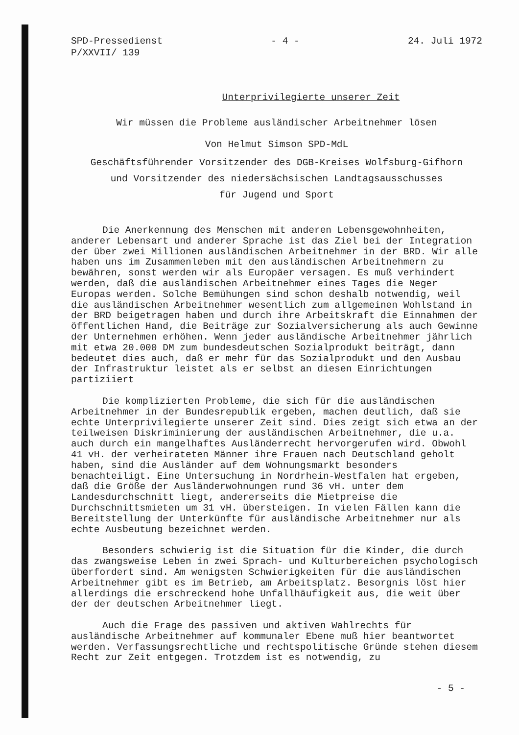SPD-Pressedienst
P/XXVII/ 139
- 4 - 24. Juli 1972
Unterprivilegierte unserer Zeit
Wir müssen die Probleme ausländischer Arbeitnehmer lösen
Von Helmut Simson SPD-MdL
Geschäftsführender Vorsitzender des DGB-Kreises Wolfsburg-Gifhorn
und Vorsitzender des niedersächsischen Landtagsausschusses
für Jugend und Sport
Die Anerkennung des Menschen mit anderen Lebensgewohnheiten, anderer Lebensart und anderer Sprache ist das Ziel bei der Integration der über zwei Millionen ausländischen Arbeitnehmer in der BRD. Wir alle haben uns im Zusammenleben mit den ausländischen Arbeitnehmern zu bewähren, sonst werden wir als Europäer versagen. Es muß verhindert werden, daß die ausländischen Arbeitnehmer eines Tages die Neger Europas werden. Solche Bemühungen sind schon deshalb notwendig, weil die ausländischen Arbeitnehmer wesentlich zum allgemeinen Wohlstand in der BRD beigetragen haben und durch ihre Arbeitskraft die Einnahmen der öffentlichen Hand, die Beiträge zur Sozialversicherung als auch Gewinne der Unternehmen erhöhen. Wenn jeder ausländische Arbeitnehmer jährlich mit etwa 20.000 DM zum bundesdeutschen Sozialprodukt beiträgt, dann bedeutet dies auch, daß er mehr für das Sozialprodukt und den Ausbau der Infrastruktur leistet als er selbst an diesen Einrichtungen partiziiert
Die komplizierten Probleme, die sich für die ausländischen Arbeitnehmer in der Bundesrepublik ergeben, machen deutlich, daß sie echte Unterprivilegierte unserer Zeit sind. Dies zeigt sich etwa an der teilweisen Diskriminierung der ausländischen Arbeitnehmer, die u.a. auch durch ein mangelhaftes Ausländerrecht hervorgerufen wird. Obwohl 41 vH. der verheirateten Männer ihre Frauen nach Deutschland geholt haben, sind die Ausländer auf dem Wohnungsmarkt besonders benachteiligt. Eine Untersuchung in Nordrhein-Westfalen hat ergeben, daß die Größe der Ausländerwohnungen rund 36 vH. unter dem Landesdurchschnitt liegt, andererseits die Mietpreise die Durchschnittsmieten um 31 vH. übersteigen. In vielen Fällen kann die Bereitstellung der Unterkünfte für ausländische Arbeitnehmer nur als echte Ausbeutung bezeichnet werden.
Besonders schwierig ist die Situation für die Kinder, die durch das zwangsweise Leben in zwei Sprach- und Kulturbereichen psychologisch überfordert sind. Am wenigsten Schwierigkeiten für die ausländischen Arbeitnehmer gibt es im Betrieb, am Arbeitsplatz. Besorgnis löst hier allerdings die erschreckend hohe Unfallhäufigkeit aus, die weit über der der deutschen Arbeitnehmer liegt.
Auch die Frage des passiven und aktiven Wahlrechts für ausländische Arbeitnehmer auf kommunaler Ebene muß hier beantwortet werden. Verfassungsrechtliche und rechtspolitische Gründe stehen diesem Recht zur Zeit entgegen. Trotzdem ist es notwendig, zu
- 5 -